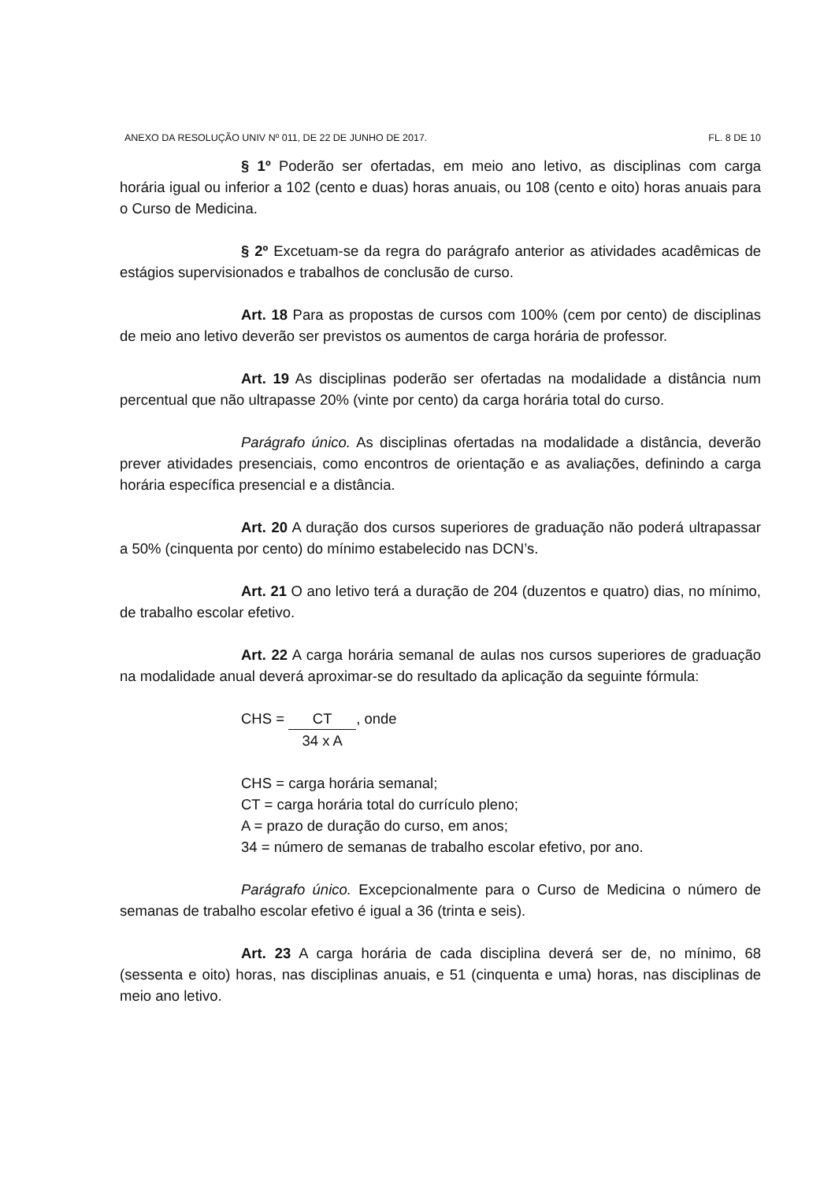ANEXO DA RESOLUÇÃO UNIV Nº 011, DE 22 DE JUNHO DE 2017. FL. 8 DE 10
§ 1º Poderão ser ofertadas, em meio ano letivo, as disciplinas com carga horária igual ou inferior a 102 (cento e duas) horas anuais, ou 108 (cento e oito) horas anuais para o Curso de Medicina.
§ 2º Excetuam-se da regra do parágrafo anterior as atividades acadêmicas de estágios supervisionados e trabalhos de conclusão de curso.
Art. 18 Para as propostas de cursos com 100% (cem por cento) de disciplinas de meio ano letivo deverão ser previstos os aumentos de carga horária de professor.
Art. 19 As disciplinas poderão ser ofertadas na modalidade a distância num percentual que não ultrapasse 20% (vinte por cento) da carga horária total do curso.
Parágrafo único. As disciplinas ofertadas na modalidade a distância, deverão prever atividades presenciais, como encontros de orientação e as avaliações, definindo a carga horária específica presencial e a distância.
Art. 20 A duração dos cursos superiores de graduação não poderá ultrapassar a 50% (cinquenta por cento) do mínimo estabelecido nas DCN’s.
Art. 21 O ano letivo terá a duração de 204 (duzentos e quatro) dias, no mínimo, de trabalho escolar efetivo.
Art. 22 A carga horária semanal de aulas nos cursos superiores de graduação na modalidade anual deverá aproximar-se do resultado da aplicação da seguinte fórmula:
CHS = CT 34 x A, onde
CHS = carga horária semanal;
CT = carga horária total do currículo pleno;
A = prazo de duração do curso, em anos;
34 = número de semanas de trabalho escolar efetivo, por ano.
Parágrafo único. Excepcionalmente para o Curso de Medicina o número de semanas de trabalho escolar efetivo é igual a 36 (trinta e seis).
Art. 23 A carga horária de cada disciplina deverá ser de, no mínimo, 68 (sessenta e oito) horas, nas disciplinas anuais, e 51 (cinquenta e uma) horas, nas disciplinas de meio ano letivo.